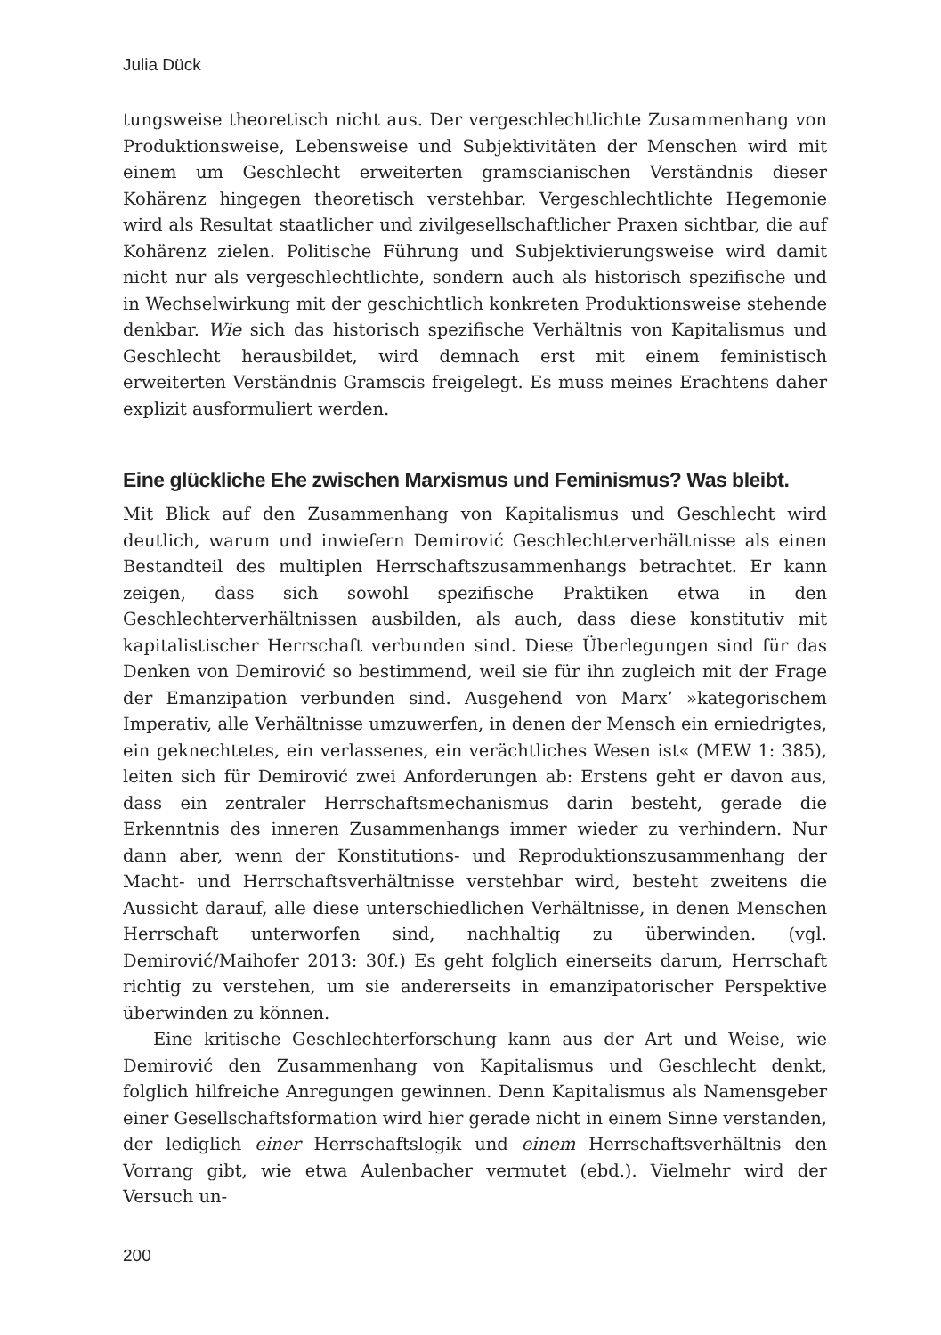Julia Dück
tungsweise theoretisch nicht aus. Der vergeschlechtlichte Zusammenhang von Produktionsweise, Lebensweise und Subjektivitäten der Menschen wird mit einem um Geschlecht erweiterten gramscianischen Verständnis dieser Kohärenz hingegen theoretisch verstehbar. Vergeschlechtlichte Hegemonie wird als Resultat staatlicher und zivilgesellschaftlicher Praxen sichtbar, die auf Kohärenz zielen. Politische Führung und Subjektivierungsweise wird damit nicht nur als vergeschlechtlichte, sondern auch als historisch spezifische und in Wechselwirkung mit der geschichtlich konkreten Produktionsweise stehende denkbar. Wie sich das historisch spezifische Verhältnis von Kapitalismus und Geschlecht herausbildet, wird demnach erst mit einem feministisch erweiterten Verständnis Gramscis freigelegt. Es muss meines Erachtens daher explizit ausformuliert werden.
Eine glückliche Ehe zwischen Marxismus und Feminismus? Was bleibt.
Mit Blick auf den Zusammenhang von Kapitalismus und Geschlecht wird deutlich, warum und inwiefern Demirović Geschlechterverhältnisse als einen Bestandteil des multiplen Herrschaftszusammenhangs betrachtet. Er kann zeigen, dass sich sowohl spezifische Praktiken etwa in den Geschlechterverhältnissen ausbilden, als auch, dass diese konstitutiv mit kapitalistischer Herrschaft verbunden sind. Diese Überlegungen sind für das Denken von Demirović so bestimmend, weil sie für ihn zugleich mit der Frage der Emanzipation verbunden sind. Ausgehend von Marx’ »kategorischem Imperativ, alle Verhältnisse umzuwerfen, in denen der Mensch ein erniedrigtes, ein geknechtetes, ein verlassenes, ein verächtliches Wesen ist« (MEW 1: 385), leiten sich für Demirović zwei Anforderungen ab: Erstens geht er davon aus, dass ein zentraler Herrschaftsmechanismus darin besteht, gerade die Erkenntnis des inneren Zusammenhangs immer wieder zu verhindern. Nur dann aber, wenn der Konstitutions- und Reproduktionszusammenhang der Macht- und Herrschaftsverhältnisse verstehbar wird, besteht zweitens die Aussicht darauf, alle diese unterschiedlichen Verhältnisse, in denen Menschen Herrschaft unterworfen sind, nachhaltig zu überwinden. (vgl. Demirović/Maihofer 2013: 30f.) Es geht folglich einerseits darum, Herrschaft richtig zu verstehen, um sie andererseits in emanzipatorischer Perspektive überwinden zu können.
Eine kritische Geschlechterforschung kann aus der Art und Weise, wie Demirović den Zusammenhang von Kapitalismus und Geschlecht denkt, folglich hilfreiche Anregungen gewinnen. Denn Kapitalismus als Namensgeber einer Gesellschaftsformation wird hier gerade nicht in einem Sinne verstanden, der lediglich einer Herrschaftslogik und einem Herrschaftsverhältnis den Vorrang gibt, wie etwa Aulenbacher vermutet (ebd.). Vielmehr wird der Versuch un-
200